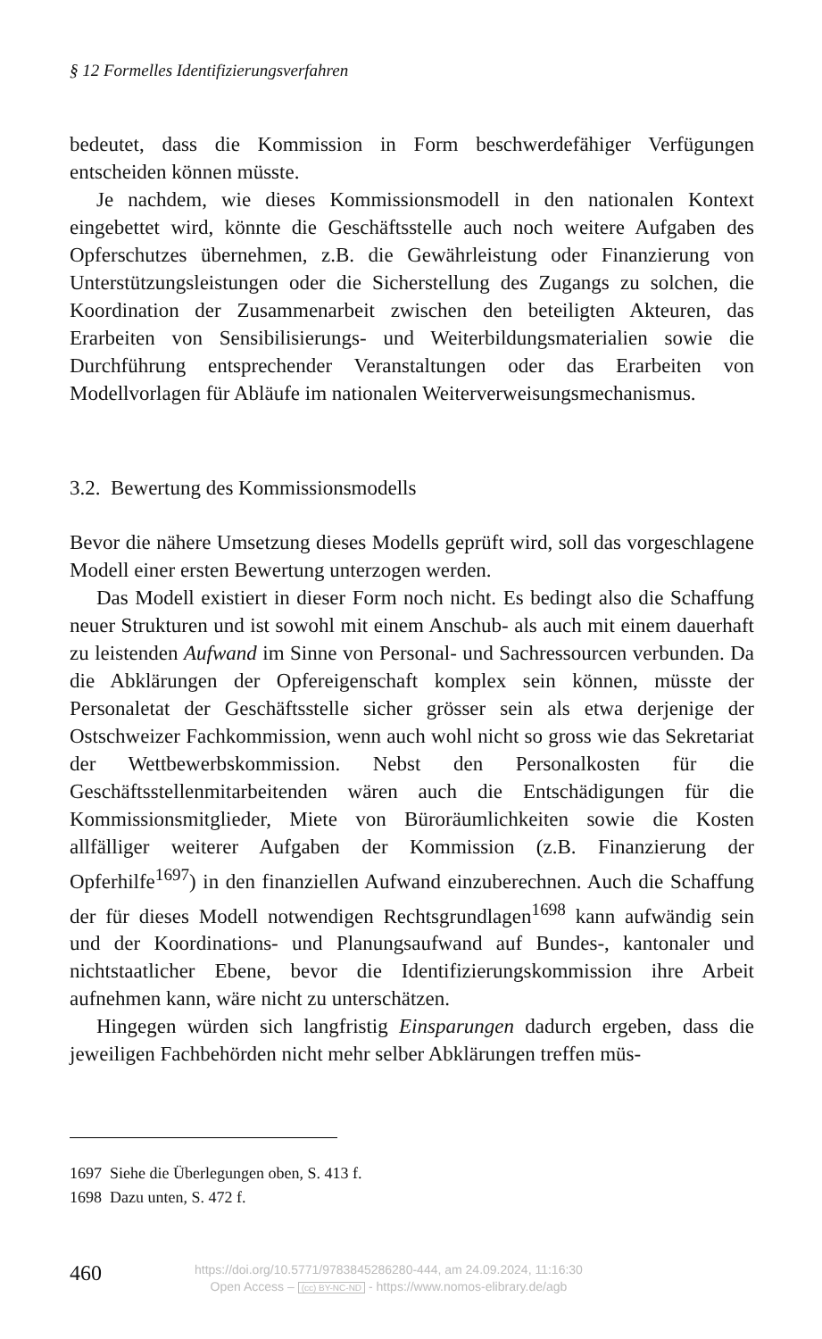§ 12 Formelles Identifizierungsverfahren
bedeutet, dass die Kommission in Form beschwerdefähiger Verfügungen entscheiden können müsste.
Je nachdem, wie dieses Kommissionsmodell in den nationalen Kontext eingebettet wird, könnte die Geschäftsstelle auch noch weitere Aufgaben des Opferschutzes übernehmen, z.B. die Gewährleistung oder Finanzierung von Unterstützungsleistungen oder die Sicherstellung des Zugangs zu solchen, die Koordination der Zusammenarbeit zwischen den beteiligten Akteuren, das Erarbeiten von Sensibilisierungs- und Weiterbildungsmaterialien sowie die Durchführung entsprechender Veranstaltungen oder das Erarbeiten von Modellvorlagen für Abläufe im nationalen Weiterverweisungsmechanismus.
3.2. Bewertung des Kommissionsmodells
Bevor die nähere Umsetzung dieses Modells geprüft wird, soll das vorgeschlagene Modell einer ersten Bewertung unterzogen werden.
Das Modell existiert in dieser Form noch nicht. Es bedingt also die Schaffung neuer Strukturen und ist sowohl mit einem Anschub- als auch mit einem dauerhaft zu leistenden Aufwand im Sinne von Personal- und Sachressourcen verbunden. Da die Abklärungen der Opfereigenschaft komplex sein können, müsste der Personaletat der Geschäftsstelle sicher grösser sein als etwa derjenige der Ostschweizer Fachkommission, wenn auch wohl nicht so gross wie das Sekretariat der Wettbewerbskommission. Nebst den Personalkosten für die Geschäftsstellenmitarbeitenden wären auch die Entschädigungen für die Kommissionsmitglieder, Miete von Büroräumlichkeiten sowie die Kosten allfälliger weiterer Aufgaben der Kommission (z.B. Finanzierung der Opferhilfe<sup>1697</sup>) in den finanziellen Aufwand einzuberechnen. Auch die Schaffung der für dieses Modell notwendigen Rechtsgrundlagen<sup>1698</sup> kann aufwändig sein und der Koordinations- und Planungsaufwand auf Bundes-, kantonaler und nichtstaatlicher Ebene, bevor die Identifizierungskommission ihre Arbeit aufnehmen kann, wäre nicht zu unterschätzen.
Hingegen würden sich langfristig Einsparungen dadurch ergeben, dass die jeweiligen Fachbehörden nicht mehr selber Abklärungen treffen müs-
1697 Siehe die Überlegungen oben, S. 413 f.
1698 Dazu unten, S. 472 f.
460
https://doi.org/10.5771/9783845286280-444, am 24.09.2024, 11:16:30
Open Access – (cc) BY-NC-ND - https://www.nomos-elibrary.de/agb